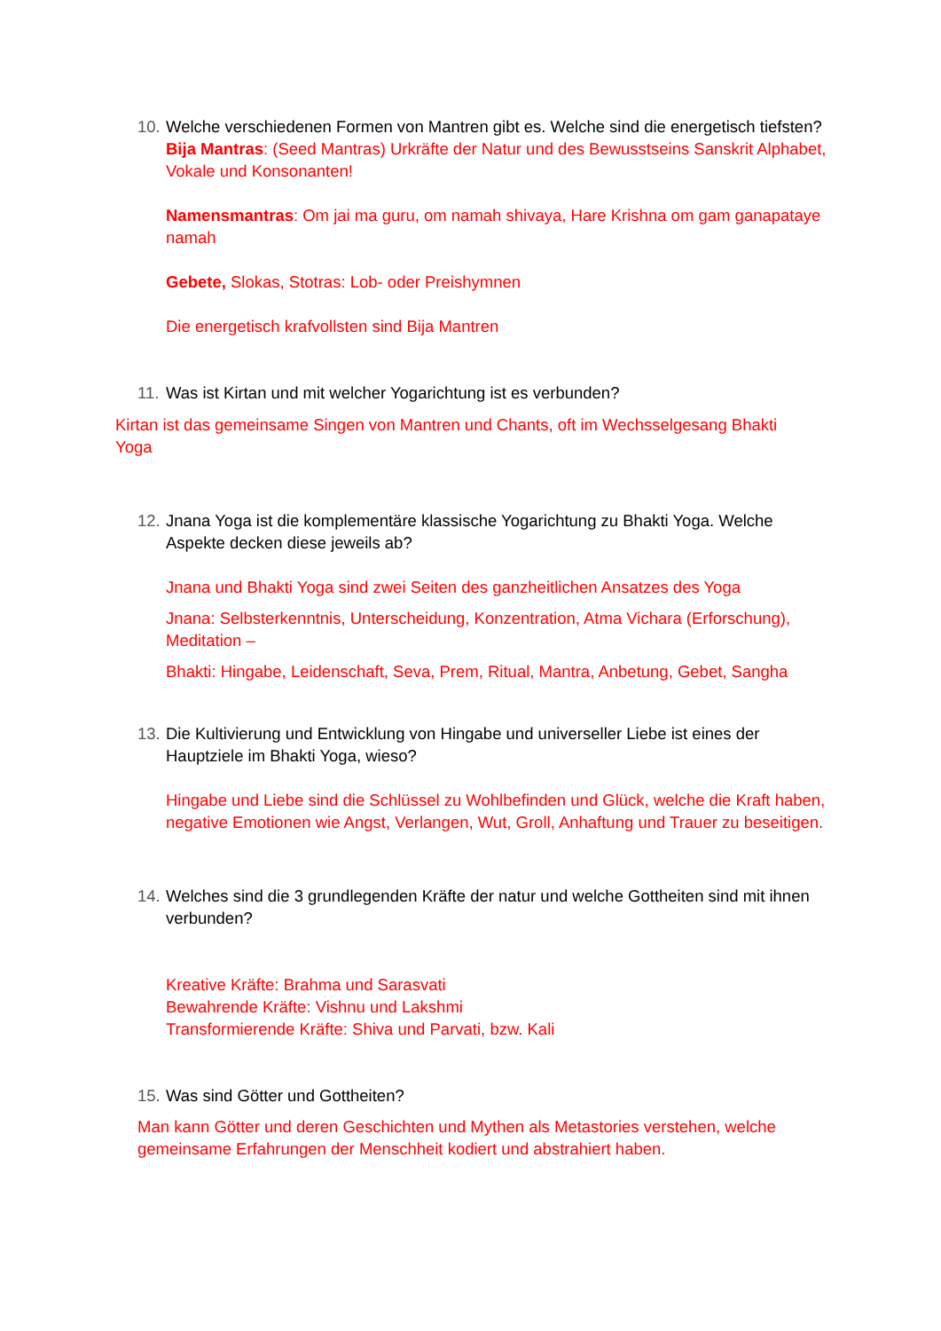10.
Welche verschiedenen Formen von Mantren gibt es. Welche sind die energetisch tiefsten?
Bija Mantras: (Seed Mantras) Urkräfte der Natur und des Bewusstseins Sanskrit Alphabet, Vokale und Konsonanten!
Namensmantras: Om jai ma guru, om namah shivaya, Hare Krishna om gam ganapataye namah
Gebete, Slokas, Stotras: Lob- oder Preishymnen
Die energetisch krafvollsten sind Bija Mantren
11.
Was ist Kirtan und mit welcher Yogarichtung ist es verbunden?
Kirtan ist das gemeinsame Singen von Mantren und Chants, oft im Wechsselgesang Bhakti Yoga
12.
Jnana Yoga ist die komplementäre klassische Yogarichtung zu Bhakti Yoga. Welche Aspekte decken diese jeweils ab?
Jnana und Bhakti Yoga sind zwei Seiten des ganzheitlichen Ansatzes des Yoga
Jnana: Selbsterkenntnis, Unterscheidung, Konzentration, Atma Vichara (Erforschung), Meditation –
Bhakti: Hingabe, Leidenschaft, Seva, Prem, Ritual, Mantra, Anbetung, Gebet, Sangha
13.
Die Kultivierung und Entwicklung von Hingabe und universeller Liebe ist eines der Hauptziele im Bhakti Yoga, wieso?
Hingabe und Liebe sind die Schlüssel zu Wohlbefinden und Glück, welche die Kraft haben, negative Emotionen wie Angst, Verlangen, Wut, Groll, Anhaftung und Trauer zu beseitigen.
14.
Welches sind die 3 grundlegenden Kräfte der natur und welche Gottheiten sind mit ihnen verbunden?
Kreative Kräfte: Brahma und Sarasvati
Bewahrende Kräfte: Vishnu und Lakshmi
Transformierende Kräfte: Shiva und Parvati, bzw. Kali
15.
Was sind Götter und Gottheiten?
Man kann Götter und deren Geschichten und Mythen als Metastories verstehen, welche gemeinsame Erfahrungen der Menschheit kodiert und abstrahiert haben.